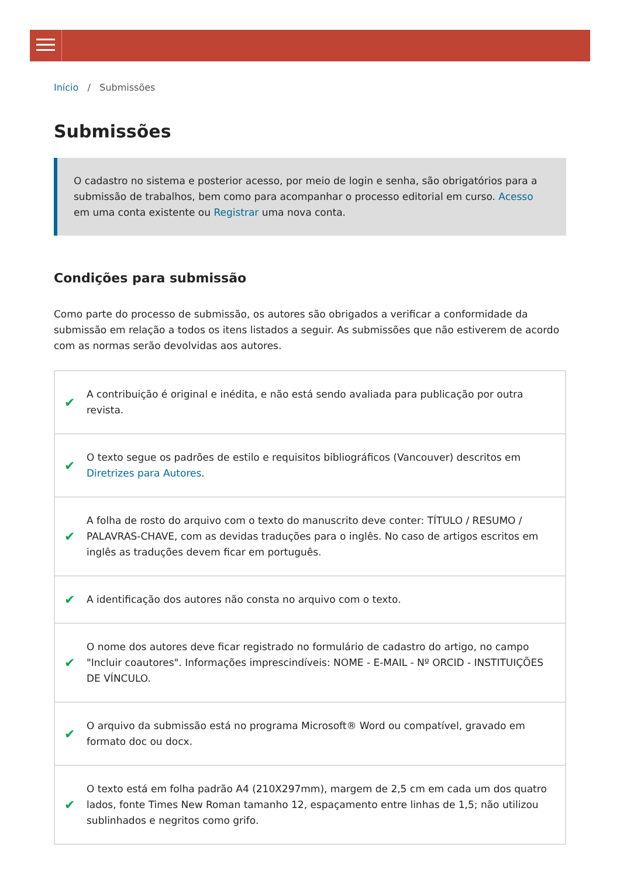Início / Submissões
Submissões
O cadastro no sistema e posterior acesso, por meio de login e senha, são obrigatórios para a submissão de trabalhos, bem como para acompanhar o processo editorial em curso. Acesso em uma conta existente ou Registrar uma nova conta.
Condições para submissão
Como parte do processo de submissão, os autores são obrigados a verificar a conformidade da submissão em relação a todos os itens listados a seguir. As submissões que não estiverem de acordo com as normas serão devolvidas aos autores.
✔ A contribuição é original e inédita, e não está sendo avaliada para publicação por outra revista.
✔ O texto segue os padrões de estilo e requisitos bibliográficos (Vancouver) descritos em Diretrizes para Autores.
✔ A folha de rosto do arquivo com o texto do manuscrito deve conter: TÍTULO / RESUMO / PALAVRAS-CHAVE, com as devidas traduções para o inglês. No caso de artigos escritos em inglês as traduções devem ficar em português.
✔ A identificação dos autores não consta no arquivo com o texto.
✔ O nome dos autores deve ficar registrado no formulário de cadastro do artigo, no campo "Incluir coautores". Informações imprescindíveis: NOME - E-MAIL - Nº ORCID - INSTITUIÇÕES DE VÍNCULO.
✔ O arquivo da submissão está no programa Microsoft® Word ou compatível, gravado em formato doc ou docx.
✔ O texto está em folha padrão A4 (210X297mm), margem de 2,5 cm em cada um dos quatro lados, fonte Times New Roman tamanho 12, espaçamento entre linhas de 1,5; não utilizou sublinhados e negritos como grifo.